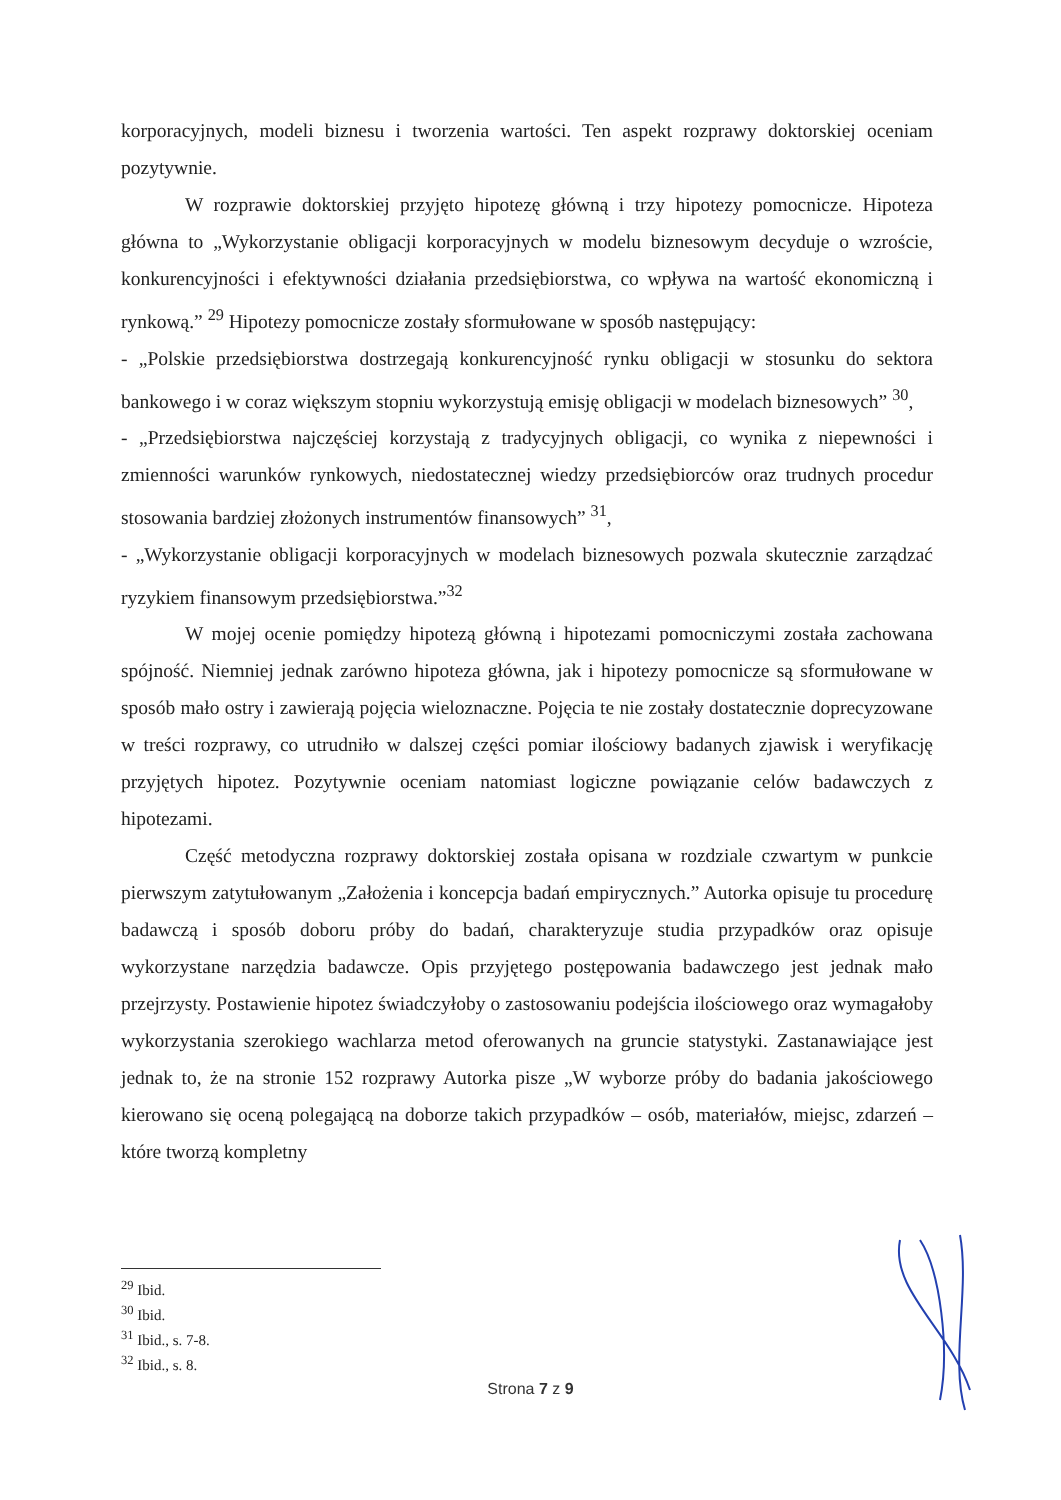korporacyjnych, modeli biznesu i tworzenia wartości. Ten aspekt rozprawy doktorskiej oceniam pozytywnie.
W rozprawie doktorskiej przyjęto hipotezę główną i trzy hipotezy pomocnicze. Hipoteza główna to „Wykorzystanie obligacji korporacyjnych w modelu biznesowym decyduje o wzroście, konkurencyjności i efektywności działania przedsiębiorstwa, co wpływa na wartość ekonomiczną i rynkową.” <sup>29</sup> Hipotezy pomocnicze zostały sformułowane w sposób następujący:
- „Polskie przedsiębiorstwa dostrzegają konkurencyjność rynku obligacji w stosunku do sektora bankowego i w coraz większym stopniu wykorzystują emisję obligacji w modelach biznesowych” <sup>30</sup>,
- „Przedsiębiorstwa najczęściej korzystają z tradycyjnych obligacji, co wynika z niepewności i zmienności warunków rynkowych, niedostatecznej wiedzy przedsiębiorców oraz trudnych procedur stosowania bardziej złożonych instrumentów finansowych” <sup>31</sup>,
- „Wykorzystanie obligacji korporacyjnych w modelach biznesowych pozwala skutecznie zarządzać ryzykiem finansowym przedsiębiorstwa.”<sup>32</sup>
W mojej ocenie pomiędzy hipotezą główną i hipotezami pomocniczymi została zachowana spójność. Niemniej jednak zarówno hipoteza główna, jak i hipotezy pomocnicze są sformułowane w sposób mało ostry i zawierają pojęcia wieloznaczne. Pojęcia te nie zostały dostatecznie doprecyzowane w treści rozprawy, co utrudniło w dalszej części pomiar ilościowy badanych zjawisk i weryfikację przyjętych hipotez. Pozytywnie oceniam natomiast logiczne powiązanie celów badawczych z hipotezami.
Część metodyczna rozprawy doktorskiej została opisana w rozdziale czwartym w punkcie pierwszym zatytułowanym „Założenia i koncepcja badań empirycznych.” Autorka opisuje tu procedurę badawczą i sposób doboru próby do badań, charakteryzuje studia przypadków oraz opisuje wykorzystane narzędzia badawcze. Opis przyjętego postępowania badawczego jest jednak mało przejrzysty. Postawienie hipotez świadczyłoby o zastosowaniu podejścia ilościowego oraz wymagałoby wykorzystania szerokiego wachlarza metod oferowanych na gruncie statystyki. Zastanawiające jest jednak to, że na stronie 152 rozprawy Autorka pisze „W wyborze próby do badania jakościowego kierowano się oceną polegającą na doborze takich przypadków – osób, materiałów, miejsc, zdarzeń – które tworzą kompletny
<sup>29</sup> Ibid.
<sup>30</sup> Ibid.
<sup>31</sup> Ibid., s. 7-8.
<sup>32</sup> Ibid., s. 8.
Strona 7 z 9